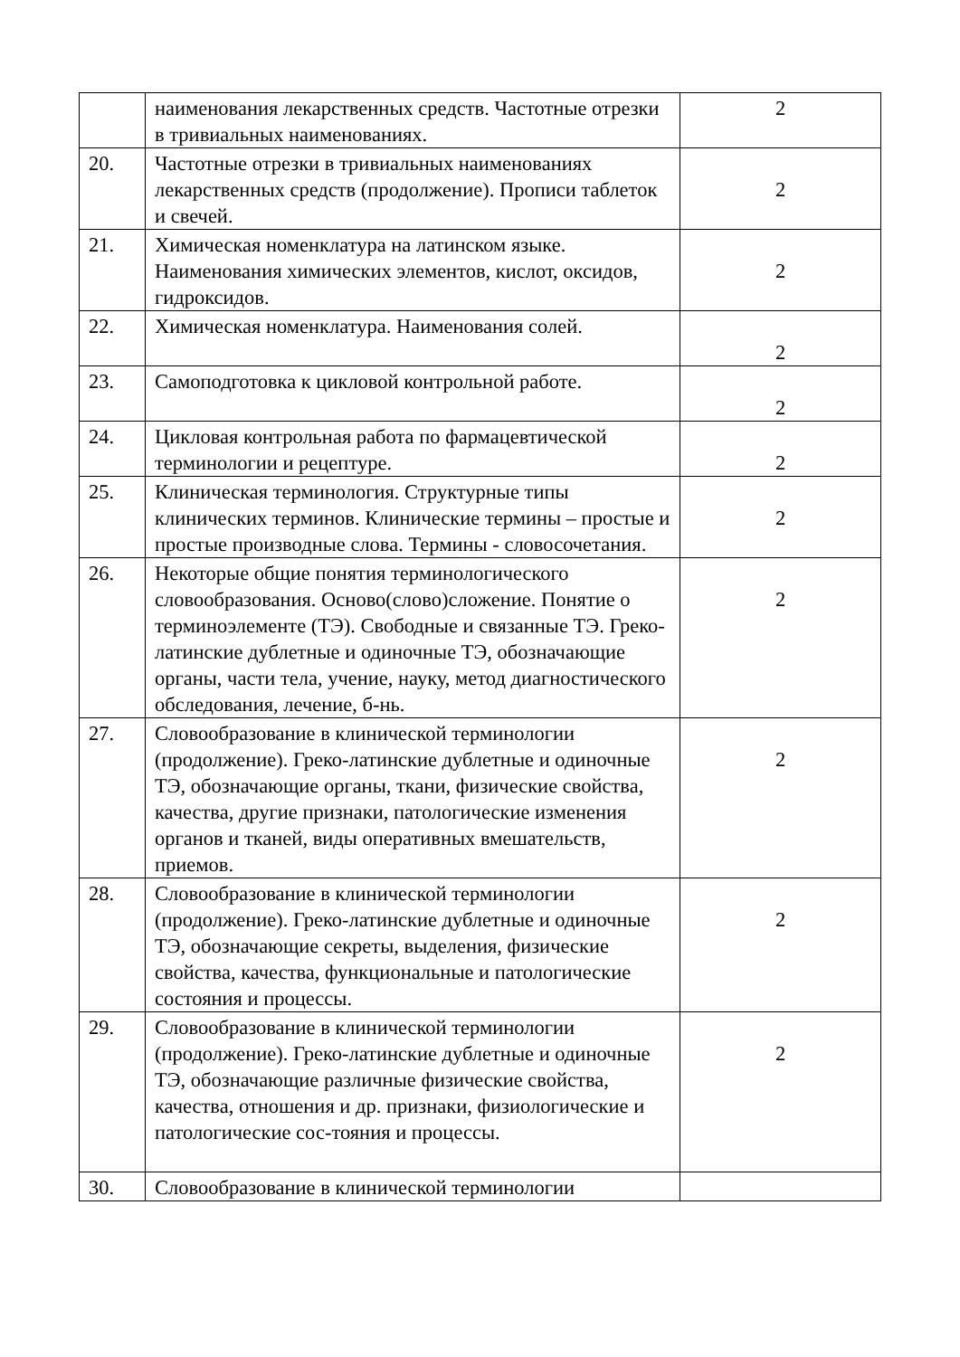| | наименования лекарственных средств. Частотные отрезки в тривиальных наименованиях. | 2 |
| 20. | Частотные отрезки в тривиальных наименованиях лекарственных средств (продолжение). Прописи таблеток и свечей. | 2 |
| 21. | Химическая номенклатура на латинском языке. Наименования химических элементов, кислот, оксидов, гидроксидов. | 2 |
| 22. | Химическая номенклатура. Наименования солей. | 2 |
| 23. | Самоподготовка к цикловой контрольной работе. | 2 |
| 24. | Цикловая контрольная работа по фармацевтической терминологии и рецептуре. | 2 |
| 25. | Клиническая терминология. Структурные типы клинических терминов. Клинические термины – простые и простые производные слова. Термины - словосочетания. | 2 |
| 26. | Некоторые общие понятия терминологического словообразования. Осново(слово)сложение. Понятие о терминоэлементе (ТЭ). Свободные и связанные ТЭ. Греко-латинские дублетные и одиночные ТЭ, обозначающие органы, части тела, учение, науку, метод диагностического обследования, лечение, б-нь. | 2 |
| 27. | Словообразование в клинической терминологии (продолжение). Греко-латинские дублетные и одиночные ТЭ, обозначающие органы, ткани, физические свойства, качества, другие признаки, патологические изменения органов и тканей, виды оперативных вмешательств, приемов. | 2 |
| 28. | Словообразование в клинической терминологии (продолжение). Греко-латинские дублетные и одиночные ТЭ, обозначающие секреты, выделения, физические свойства, качества, функциональные и патологические состояния и процессы. | 2 |
| 29. | Словообразование в клинической терминологии (продолжение). Греко-латинские дублетные и одиночные ТЭ, обозначающие различные физические свойства, качества, отношения и др. признаки, физиологические и патологические сос-тояния и процессы. | 2 |
| 30. | Словообразование в клинической терминологии | |